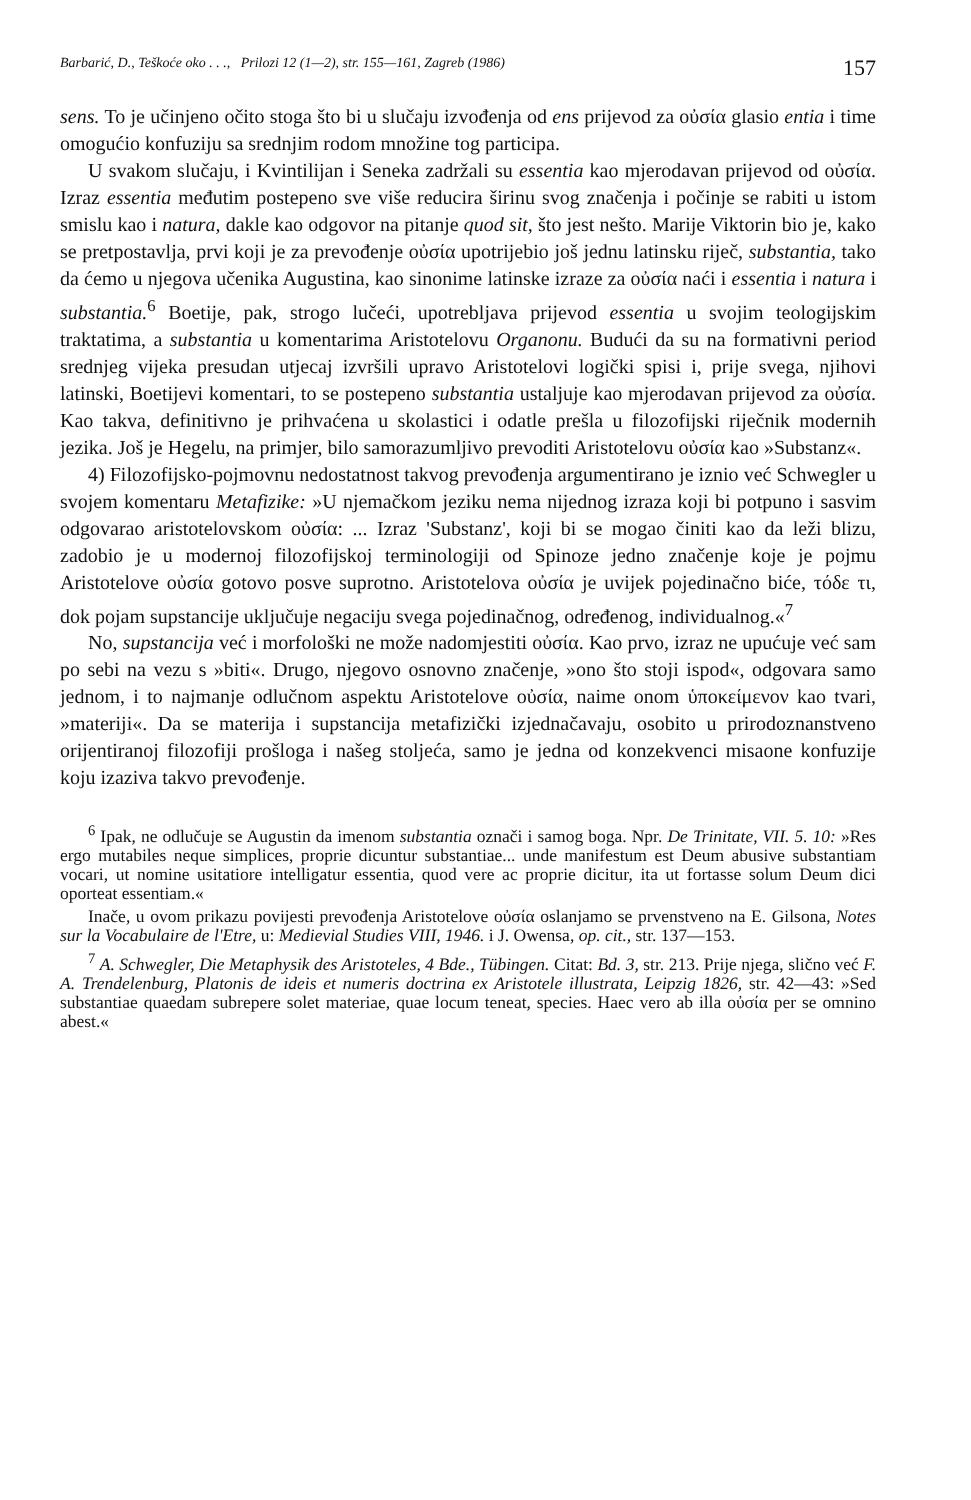Barbarić, D., Teškoće oko . . ., Prilozi 12 (1—2), str. 155—161, Zagreb (1986) 157
sens. To je učinjeno očito stoga što bi u slučaju izvođenja od ens prijevod za οὐσία glasio entia i time omogućio konfuziju sa srednjim rodom množine tog participa.
U svakom slučaju, i Kvintilijan i Seneka zadržali su essentia kao mjerodavan prijevod od οὐσία. Izraz essentia međutim postepeno sve više reducira širinu svog značenja i počinje se rabiti u istom smislu kao i natura, dakle kao odgovor na pitanje quod sit, što jest nešto. Marije Viktorin bio je, kako se pretpostavlja, prvi koji je za prevođenje οὐσία upotrijebio još jednu latinsku riječ, substantia, tako da ćemo u njegova učenika Augustina, kao sinonime latinske izraze za οὐσία naći i essentia i natura i substantia.<sup>6</sup> Boetije, pak, strogo lučeći, upotrebljava prijevod essentia u svojim teologijskim traktatima, a substantia u komentarima Aristotelovu Organonu. Budući da su na formativni period srednjeg vijeka presudan utjecaj izvršili upravo Aristotelovi logički spisi i, prije svega, njihovi latinski, Boetijevi komentari, to se postepeno substantia ustaljuje kao mjerodavan prijevod za οὐσία. Kao takva, definitivno je prihvaćena u skolastici i odatle prešla u filozofijski riječnik modernih jezika. Još je Hegelu, na primjer, bilo samorazumljivo prevoditi Aristotelovu οὐσία kao »Substanz«.
4) Filozofijsko-pojmovnu nedostatnost takvog prevođenja argumentirano je iznio već Schwegler u svojem komentaru Metafizike: »U njemačkom jeziku nema nijednog izraza koji bi potpuno i sasvim odgovarao aristotelovskom οὐσία: ... Izraz 'Substanz', koji bi se mogao činiti kao da leži blizu, zadobio je u modernoj filozofijskoj terminologiji od Spinoze jedno značenje koje je pojmu Aristotelove οὐσία gotovo posve suprotno. Aristotelova οὐσία je uvijek pojedinačno biće, τόδε τι, dok pojam supstancije uključuje negaciju svega pojedinačnog, određenog, individualnog.«<sup>7</sup>
No, supstancija već i morfološki ne može nadomjestiti οὐσία. Kao prvo, izraz ne upućuje već sam po sebi na vezu s »biti«. Drugo, njegovo osnovno značenje, »ono što stoji ispod«, odgovara samo jednom, i to najmanje odlučnom aspektu Aristotelove οὐσία, naime onom ὑποκείμενον kao tvari, »materiji«. Da se materija i supstancija metafizički izjednačavaju, osobito u prirodoznanstveno orijentiranoj filozofiji prošloga i našeg stoljeća, samo je jedna od konzekvenci misaone konfuzije koju izaziva takvo prevođenje.
<sup>6</sup> Ipak, ne odlučuje se Augustin da imenom substantia označi i samog boga. Npr. De Trinitate, VII. 5. 10: »Res ergo mutabiles neque simplices, proprie dicuntur substantiae... unde manifestum est Deum abusive substantiam vocari, ut nomine usitatiore intelligatur essentia, quod vere ac proprie dicitur, ita ut fortasse solum Deum dici oporteat essentiam.«
Inače, u ovom prikazu povijesti prevođenja Aristotelove οὐσία oslanjamo se prvenstveno na E. Gilsona, Notes sur la Vocabulaire de l'Etre, u: Medievial Studies VIII, 1946. i J. Owensa, op. cit., str. 137—153.
<sup>7</sup> A. Schwegler, Die Metaphysik des Aristoteles, 4 Bde., Tübingen. Citat: Bd. 3, str. 213. Prije njega, slično već F. A. Trendelenburg, Platonis de ideis et numeris doctrina ex Aristotele illustrata, Leipzig 1826, str. 42—43: »Sed substantiae quaedam subrepere solet materiae, quae locum teneat, species. Haec vero ab illa οὐσία per se omnino abest.«